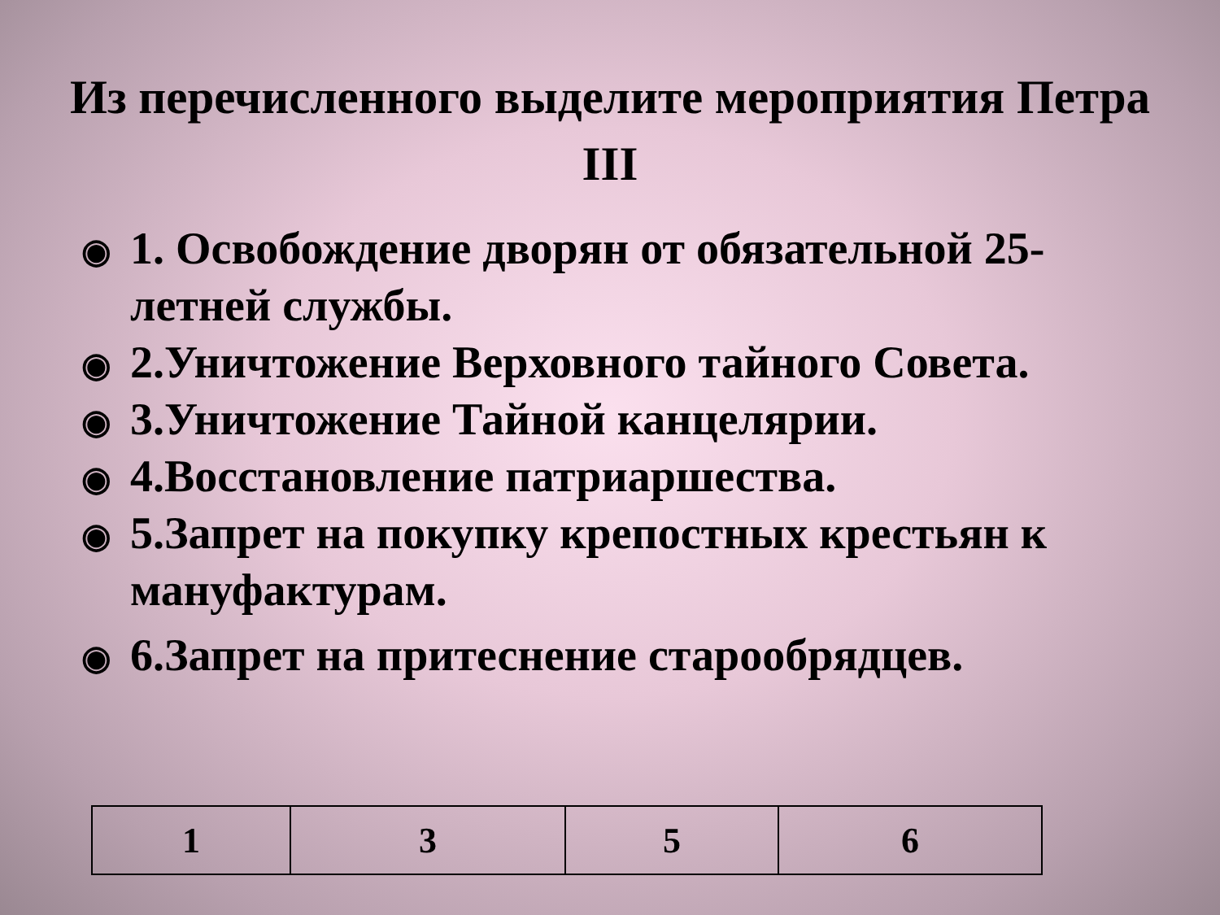Из перечисленного выделите мероприятия Петра III
◉ 1. Освобождение дворян от обязательной 25-летней службы.
◉ 2.Уничтожение Верховного тайного Совета.
◉ 3.Уничтожение Тайной канцелярии.
◉ 4.Восстановление патриаршества.
◉ 5.Запрет на покупку крепостных крестьян к мануфактурам.
◉ 6.Запрет на притеснение старообрядцев.
| 1 | 3 | 5 | 6 |